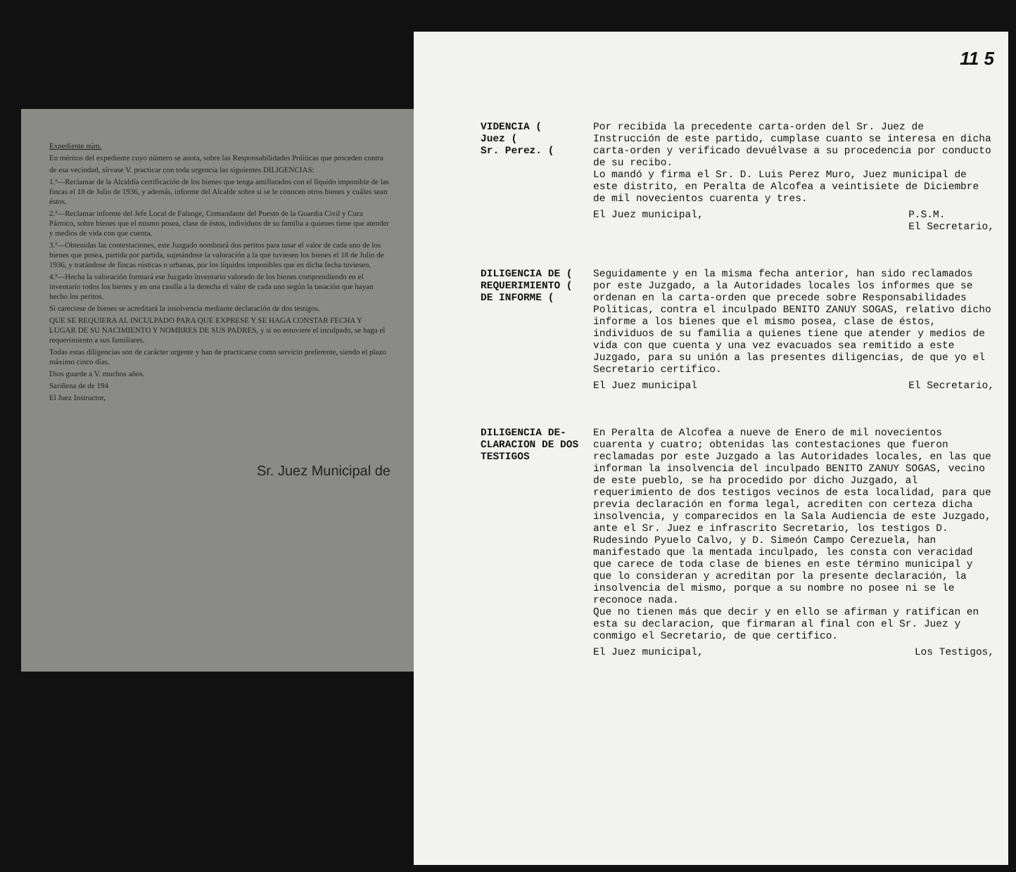Expediente núm.
En méritos del expediente cuyo número se anota, sobre las Responsabilidades Políticas que proceden contra
de esa vecindad, sírvase V. practicar con toda urgencia las siguientes DILIGENCIAS:
1.ª—Reclamar de la Alcaldía certificación de los bienes que tenga amillarados con el líquido imponible de las fincas el 18 de Julio de 1936, y además, informe del Alcalde sobre si se le conocen otros bienes y cuáles sean éstos.
2.ª—Reclamar informe del Jefe Local de Falange, Comandante del Puesto de la Guardia Civil y Cura Párroco, sobre bienes que el mismo posea, clase de éstos, individuos de su familia a quienes tiene que atender y medios de vida con que cuenta.
3.ª—Obtenidas las contestaciones, este Juzgado nombrará dos peritos para tasar el valor de cada uno de los bienes que posea, partida por partida, sujetándose la valoración a la que tuviesen los bienes el 18 de Julio de 1936, y tratándose de fincas rústicas o urbanas, por los líquidos imponibles que en dicha fecha tuviesen.
4.ª—Hecha la valoración formará ese Juzgado inventario valorado de los bienes comprendiendo en el inventario todos los bienes y en una casilla a la derecha el valor de cada uno según la tasación que hayan hecho los peritos.
Si careciese de bienes se acreditará la insolvencia mediante declaración de dos testigos.
QUE SE REQUIERA AL INCULPADO PARA QUE EXPRESE Y SE HAGA CONSTAR FECHA Y LUGAR DE SU NACIMIENTO Y NOMBRES DE SUS PADRES, y si no estuviere el inculpado, se haga el requerimiento a sus familiares.
Todas estas diligencias son de carácter urgente y han de practicarse como servicio preferente, siendo el plazo máximo cinco días.
Dios guarde a V. muchos años.
Sariñena de de 194
El Juez Instructor,
Sr. Juez Municipal de
11 5
VIDENCIA (
Juez (
Sr. Perez. (
Por recibida la precedente carta-orden del Sr. Juez de Instrucción de este partido, cumplase cuanto se interesa en dicha carta-orden y verificado devuélvase a su procedencia por conducto de su recibo.
Lo mandó y firma el Sr. D. Luis Perez Muro, Juez municipal de este distrito, en Peralta de Alcofea a veintisiete de Diciembre de mil novecientos cuarenta y tres.
El Juez municipal, P.S.M.
El Secretario,
DILIGENCIA DE (
REQUERIMIENTO (
DE INFORME (
Seguidamente y en la misma fecha anterior, han sido reclamados por este Juzgado, a la Autoridades locales los informes que se ordenan en la carta-orden que precede sobre Responsabilidades Politicas, contra el inculpado BENITO ZANUY SOGAS, relativo dicho informe a los bienes que el mismo posea, clase de éstos, individuos de su familia a quienes tiene que atender y medios de vida con que cuenta y una vez evacuados sea remitido a este Juzgado, para su unión a las presentes diligencias, de que yo el Secretario certifico.
El Juez municipal El Secretario,
DILIGENCIA DE-
CLARACION DE DOS
TESTIGOS
En Peralta de Alcofea a nueve de Enero de mil novecientos cuarenta y cuatro; obtenidas las contestaciones que fueron reclamadas por este Juzgado a las Autoridades locales, en las que informan la insolvencia del inculpado BENITO ZANUY SOGAS, vecino de este pueblo, se ha procedido por dicho Juzgado, al requerimiento de dos testigos vecinos de esta localidad, para que previa declaración en forma legal, acrediten con certeza dicha insolvencia, y comparecidos en la Sala Audiencia de este Juzgado, ante el Sr. Juez e infrascrito Secretario, los testigos D. Rudesindo Pyuelo Calvo, y D. Simeón Campo Cerezuela, han manifestado que la mentada inculpado, les consta con veracidad que carece de toda clase de bienes en este término municipal y que lo consideran y acreditan por la presente declaración, la insolvencia del mismo, porque a su nombre no posee ni se le reconoce nada.
Que no tienen más que decir y en ello se afirman y ratifican en esta su declaracion, que firmaran al final con el Sr. Juez y conmigo el Secretario, de que certifico.
El Juez municipal, Los Testigos,